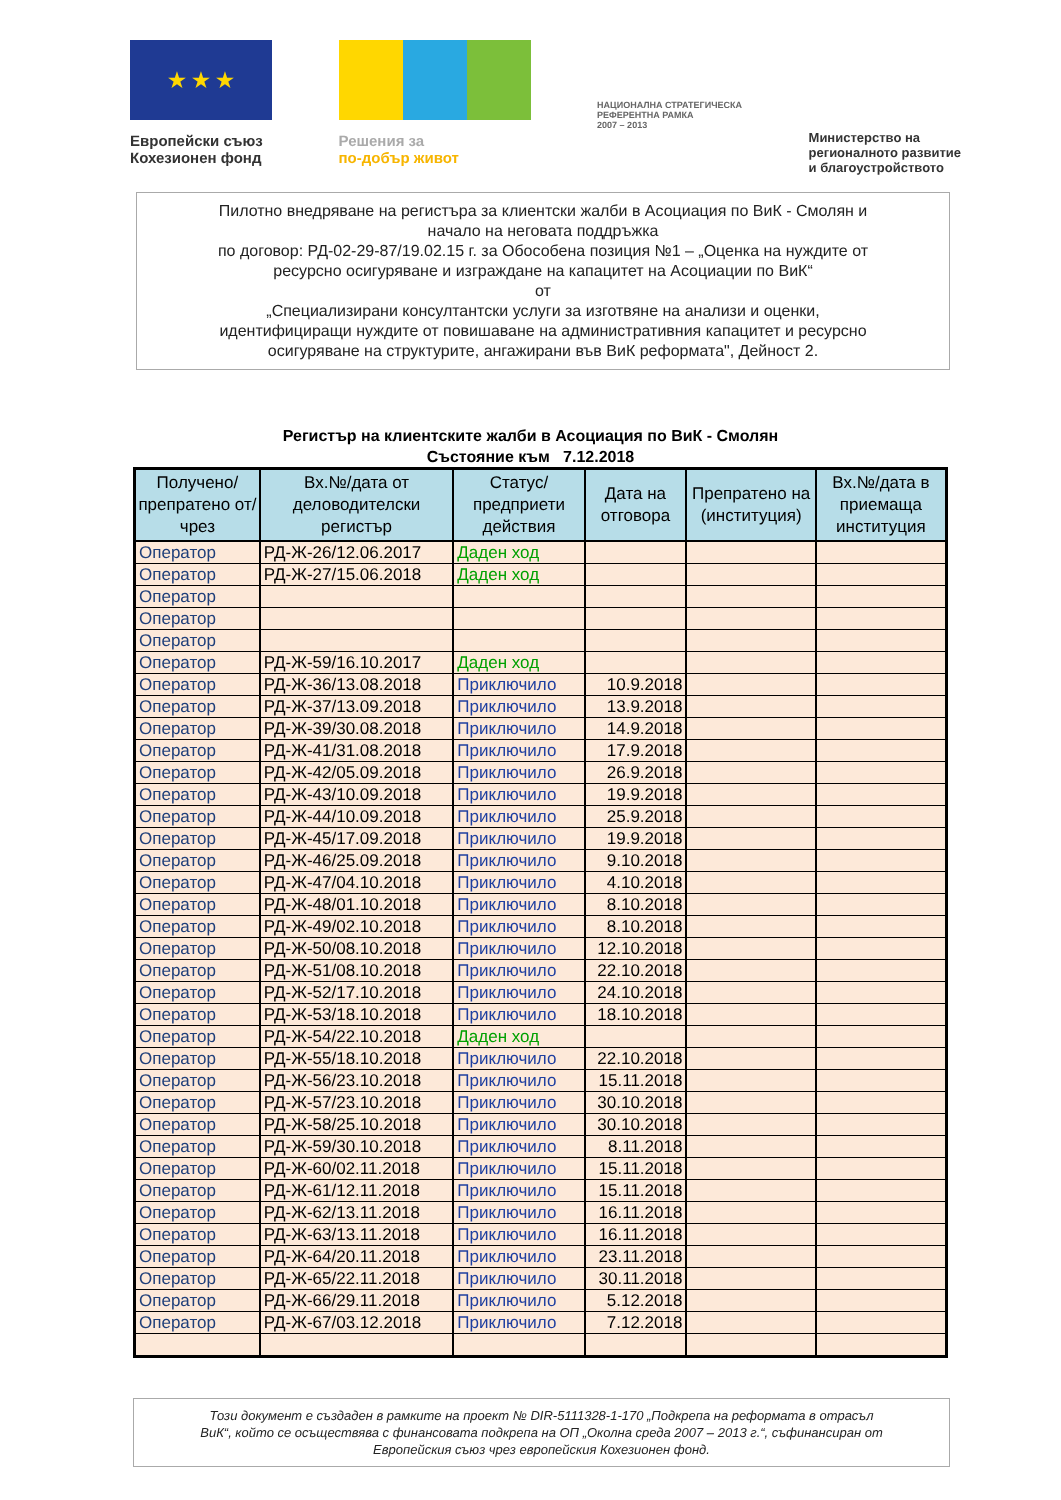★ ★ ★
Европейски съюз
Кохезионен фонд
Решения за
по-добър живот
НАЦИОНАЛНА СТРАТЕГИЧЕСКА
РЕФЕРЕНТНА РАМКА
2007 – 2013
Министерство на
регионалното развитие
и благоустройството
Пилотно внедряване на регистъра за клиентски жалби в Асоциация по ВиК - Смолян и
начало на неговата поддръжка
по договор: РД-02-29-87/19.02.15 г. за Обособена позиция №1 – „Оценка на нуждите от
ресурсно осигуряване и изграждане на капацитет на Асоциации по ВиК“
от
„Специализирани консултантски услуги за изготвяне на анализи и оценки,
идентифициращи нуждите от повишаване на административния капацитет и ресурсно
осигуряване на структурите, ангажирани във ВиК реформата", Дейност 2.
Регистър на клиентските жалби в Асоциация по ВиК - Смолян
Състояние към 7.12.2018
| Получено/ препратено от/чрез | Вх.№/дата от деловодителски регистър | Статус/ предприети действия | Дата на отговора | Препратено на (институция) | Вх.№/дата в приемаща институция |
| --- | --- | --- | --- | --- | --- |
| Оператор | РД-Ж-26/12.06.2017 | Даден ход | | | |
| Оператор | РД-Ж-27/15.06.2018 | Даден ход | | | |
| Оператор | | | | | |
| Оператор | | | | | |
| Оператор | | | | | |
| Оператор | РД-Ж-59/16.10.2017 | Даден ход | | | |
| Оператор | РД-Ж-36/13.08.2018 | Приключило | 10.9.2018 | | |
| Оператор | РД-Ж-37/13.09.2018 | Приключило | 13.9.2018 | | |
| Оператор | РД-Ж-39/30.08.2018 | Приключило | 14.9.2018 | | |
| Оператор | РД-Ж-41/31.08.2018 | Приключило | 17.9.2018 | | |
| Оператор | РД-Ж-42/05.09.2018 | Приключило | 26.9.2018 | | |
| Оператор | РД-Ж-43/10.09.2018 | Приключило | 19.9.2018 | | |
| Оператор | РД-Ж-44/10.09.2018 | Приключило | 25.9.2018 | | |
| Оператор | РД-Ж-45/17.09.2018 | Приключило | 19.9.2018 | | |
| Оператор | РД-Ж-46/25.09.2018 | Приключило | 9.10.2018 | | |
| Оператор | РД-Ж-47/04.10.2018 | Приключило | 4.10.2018 | | |
| Оператор | РД-Ж-48/01.10.2018 | Приключило | 8.10.2018 | | |
| Оператор | РД-Ж-49/02.10.2018 | Приключило | 8.10.2018 | | |
| Оператор | РД-Ж-50/08.10.2018 | Приключило | 12.10.2018 | | |
| Оператор | РД-Ж-51/08.10.2018 | Приключило | 22.10.2018 | | |
| Оператор | РД-Ж-52/17.10.2018 | Приключило | 24.10.2018 | | |
| Оператор | РД-Ж-53/18.10.2018 | Приключило | 18.10.2018 | | |
| Оператор | РД-Ж-54/22.10.2018 | Даден ход | | | |
| Оператор | РД-Ж-55/18.10.2018 | Приключило | 22.10.2018 | | |
| Оператор | РД-Ж-56/23.10.2018 | Приключило | 15.11.2018 | | |
| Оператор | РД-Ж-57/23.10.2018 | Приключило | 30.10.2018 | | |
| Оператор | РД-Ж-58/25.10.2018 | Приключило | 30.10.2018 | | |
| Оператор | РД-Ж-59/30.10.2018 | Приключило | 8.11.2018 | | |
| Оператор | РД-Ж-60/02.11.2018 | Приключило | 15.11.2018 | | |
| Оператор | РД-Ж-61/12.11.2018 | Приключило | 15.11.2018 | | |
| Оператор | РД-Ж-62/13.11.2018 | Приключило | 16.11.2018 | | |
| Оператор | РД-Ж-63/13.11.2018 | Приключило | 16.11.2018 | | |
| Оператор | РД-Ж-64/20.11.2018 | Приключило | 23.11.2018 | | |
| Оператор | РД-Ж-65/22.11.2018 | Приключило | 30.11.2018 | | |
| Оператор | РД-Ж-66/29.11.2018 | Приключило | 5.12.2018 | | |
| Оператор | РД-Ж-67/03.12.2018 | Приключило | 7.12.2018 | | |
Този документ е създаден в рамките на проект № DIR-5111328-1-170 „Подкрепа на реформата в отрасъл
ВиК“, който се осъществява с финансовата подкрепа на ОП „Околна среда 2007 – 2013 г.“, съфинансиран от
Европейския съюз чрез европейския Кохезионен фонд.